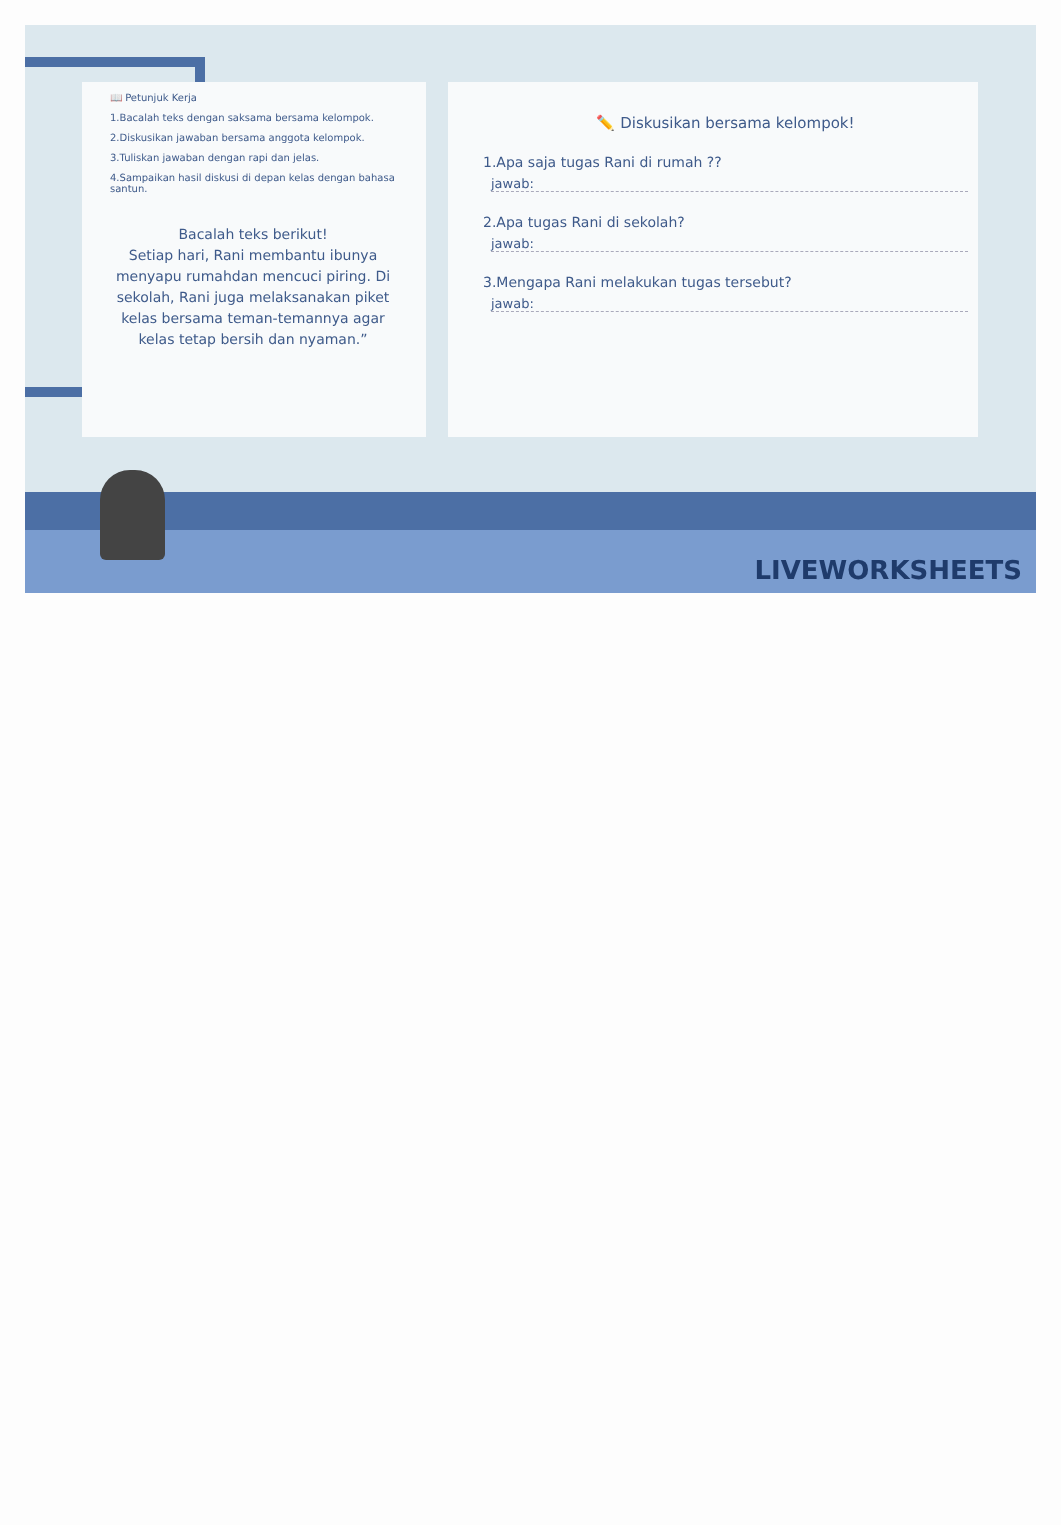📖 Petunjuk Kerja
1.Bacalah teks dengan saksama bersama kelompok.
2.Diskusikan jawaban bersama anggota kelompok.
3.Tuliskan jawaban dengan rapi dan jelas.
4.Sampaikan hasil diskusi di depan kelas dengan bahasa santun.
Bacalah teks berikut!
Setiap hari, Rani membantu ibunya menyapu rumahdan mencuci piring. Di sekolah, Rani juga melaksanakan piket kelas bersama teman-temannya agar kelas tetap bersih dan nyaman.”
✏️ Diskusikan bersama kelompok!
1.Apa saja tugas Rani di rumah ??
jawab:
2.Apa tugas Rani di sekolah?
jawab:
3.Mengapa Rani melakukan tugas tersebut?
jawab:
LIVEWORKSHEETS